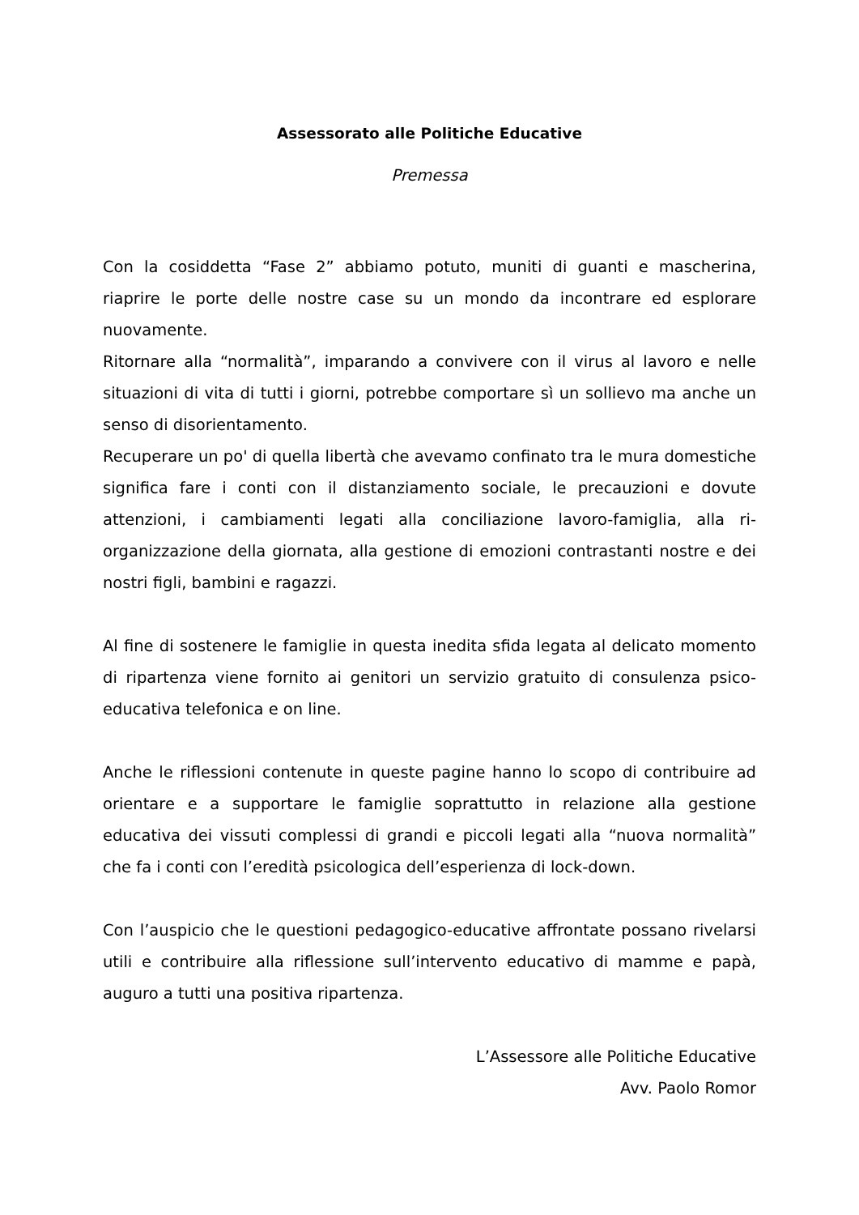Assessorato alle Politiche Educative
Premessa
Con la cosiddetta “Fase 2” abbiamo potuto, muniti di guanti e mascherina, riaprire le porte delle nostre case su un mondo da incontrare ed esplorare nuovamente.
Ritornare alla “normalità”, imparando a convivere con il virus al lavoro e nelle situazioni di vita di tutti i giorni, potrebbe comportare sì un sollievo ma anche un senso di disorientamento.
Recuperare un po' di quella libertà che avevamo confinato tra le mura domestiche significa fare i conti con il distanziamento sociale, le precauzioni e dovute attenzioni, i cambiamenti legati alla conciliazione lavoro-famiglia, alla ri-organizzazione della giornata, alla gestione di emozioni contrastanti nostre e dei nostri figli, bambini e ragazzi.
Al fine di sostenere le famiglie in questa inedita sfida legata al delicato momento di ripartenza viene fornito ai genitori un servizio gratuito di consulenza psico-educativa telefonica e on line.
Anche le riflessioni contenute in queste pagine hanno lo scopo di contribuire ad orientare e a supportare le famiglie soprattutto in relazione alla gestione educativa dei vissuti complessi di grandi e piccoli legati alla “nuova normalità” che fa i conti con l’eredità psicologica dell’esperienza di lock-down.
Con l’auspicio che le questioni pedagogico-educative affrontate possano rivelarsi utili e contribuire alla riflessione sull’intervento educativo di mamme e papà, auguro a tutti una positiva ripartenza.
L’Assessore alle Politiche Educative
Avv. Paolo Romor